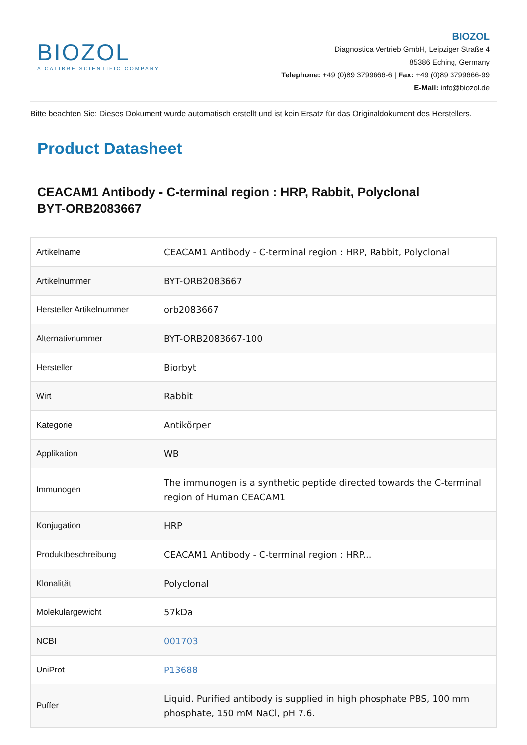BIOZOL
A CALIBRE SCIENTIFIC COMPANY
BIOZOL
Diagnostica Vertrieb GmbH, Leipziger Straße 4
85386 Eching, Germany
Telephone: +49 (0)89 3799666-6 | Fax: +49 (0)89 3799666-99
E-Mail: info@biozol.de
Bitte beachten Sie: Dieses Dokument wurde automatisch erstellt und ist kein Ersatz für das Originaldokument des Herstellers.
Product Datasheet
CEACAM1 Antibody - C-terminal region : HRP, Rabbit, Polyclonal
BYT-ORB2083667
| Artikelname | CEACAM1 Antibody - C-terminal region : HRP, Rabbit, Polyclonal |
| Artikelnummer | BYT-ORB2083667 |
| Hersteller Artikelnummer | orb2083667 |
| Alternativnummer | BYT-ORB2083667-100 |
| Hersteller | Biorbyt |
| Wirt | Rabbit |
| Kategorie | Antikörper |
| Applikation | WB |
| Immunogen | The immunogen is a synthetic peptide directed towards the C-terminal region of Human CEACAM1 |
| Konjugation | HRP |
| Produktbeschreibung | CEACAM1 Antibody - C-terminal region : HRP... |
| Klonalität | Polyclonal |
| Molekulargewicht | 57kDa |
| NCBI | 001703 |
| UniProt | P13688 |
| Puffer | Liquid. Purified antibody is supplied in high phosphate PBS, 100 mm phosphate, 150 mM NaCl, pH 7.6. |